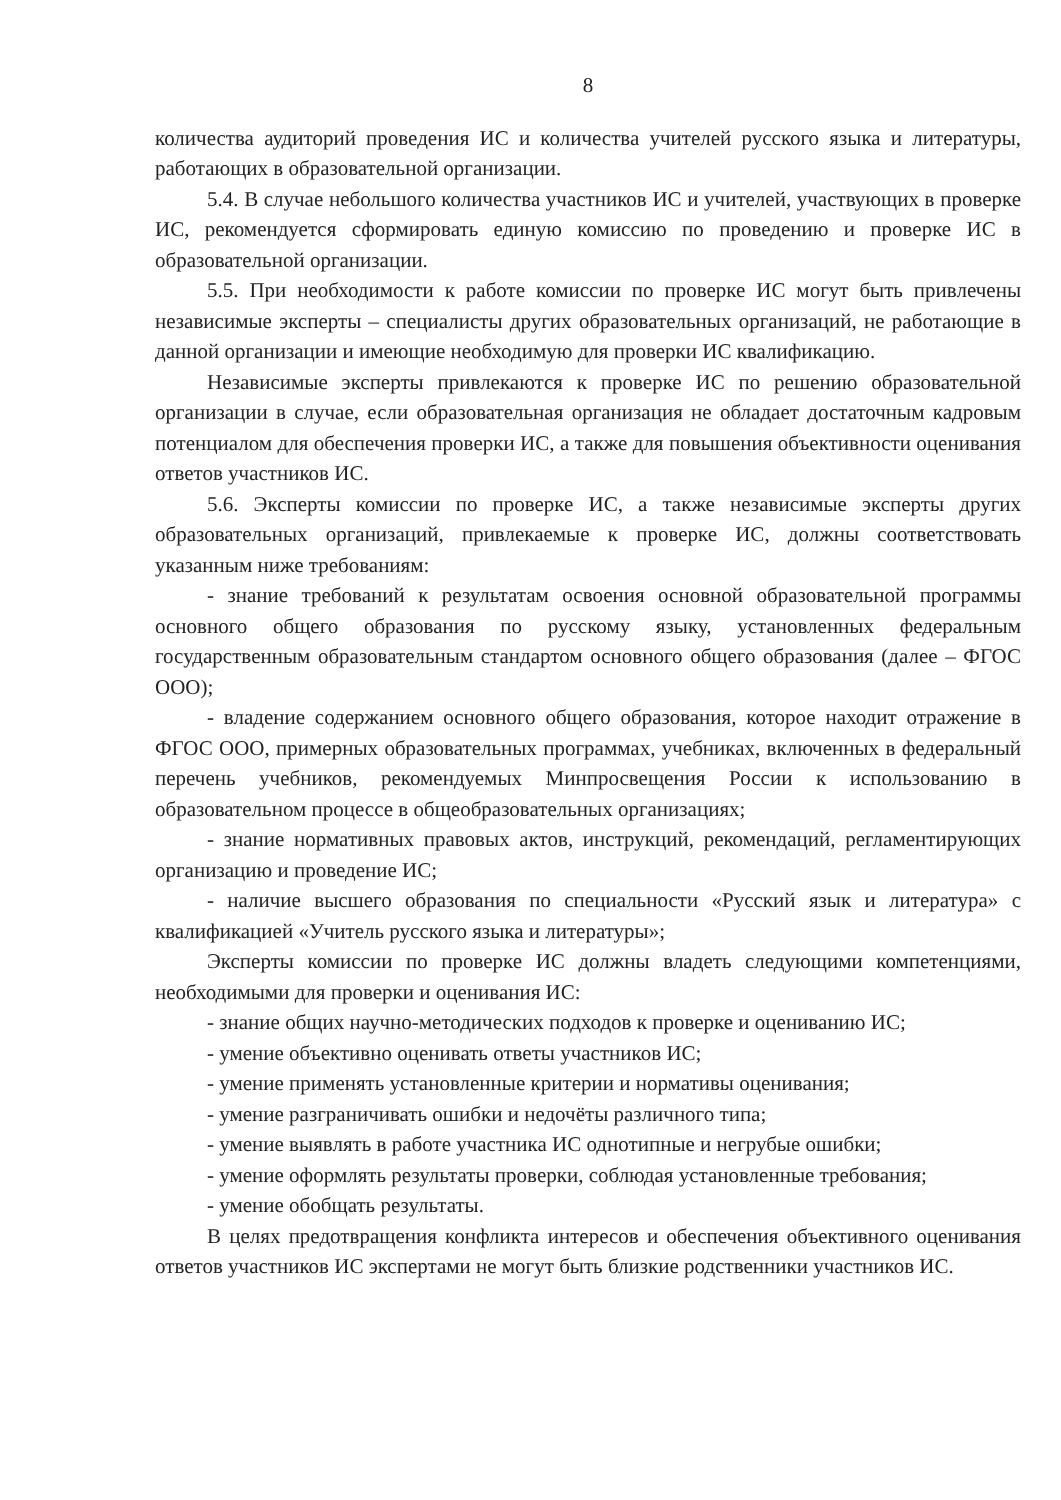8
количества аудиторий проведения ИС и количества учителей русского языка и литературы, работающих в образовательной организации.
5.4. В случае небольшого количества участников ИС и учителей, участвующих в проверке ИС, рекомендуется сформировать единую комиссию по проведению и проверке ИС в образовательной организации.
5.5. При необходимости к работе комиссии по проверке ИС могут быть привлечены независимые эксперты – специалисты других образовательных организаций, не работающие в данной организации и имеющие необходимую для проверки ИС квалификацию.
Независимые эксперты привлекаются к проверке ИС по решению образовательной организации в случае, если образовательная организация не обладает достаточным кадровым потенциалом для обеспечения проверки ИС, а также для повышения объективности оценивания ответов участников ИС.
5.6. Эксперты комиссии по проверке ИС, а также независимые эксперты других образовательных организаций, привлекаемые к проверке ИС, должны соответствовать указанным ниже требованиям:
- знание требований к результатам освоения основной образовательной программы основного общего образования по русскому языку, установленных федеральным государственным образовательным стандартом основного общего образования (далее – ФГОС ООО);
- владение содержанием основного общего образования, которое находит отражение в ФГОС ООО, примерных образовательных программах, учебниках, включенных в федеральный перечень учебников, рекомендуемых Минпросвещения России к использованию в образовательном процессе в общеобразовательных организациях;
- знание нормативных правовых актов, инструкций, рекомендаций, регламентирующих организацию и проведение ИС;
- наличие высшего образования по специальности «Русский язык и литература» с квалификацией «Учитель русского языка и литературы»;
Эксперты комиссии по проверке ИС должны владеть следующими компетенциями, необходимыми для проверки и оценивания ИС:
- знание общих научно-методических подходов к проверке и оцениванию ИС;
- умение объективно оценивать ответы участников ИС;
- умение применять установленные критерии и нормативы оценивания;
- умение разграничивать ошибки и недочёты различного типа;
- умение выявлять в работе участника ИС однотипные и негрубые ошибки;
- умение оформлять результаты проверки, соблюдая установленные требования;
- умение обобщать результаты.
В целях предотвращения конфликта интересов и обеспечения объективного оценивания ответов участников ИС экспертами не могут быть близкие родственники участников ИС.